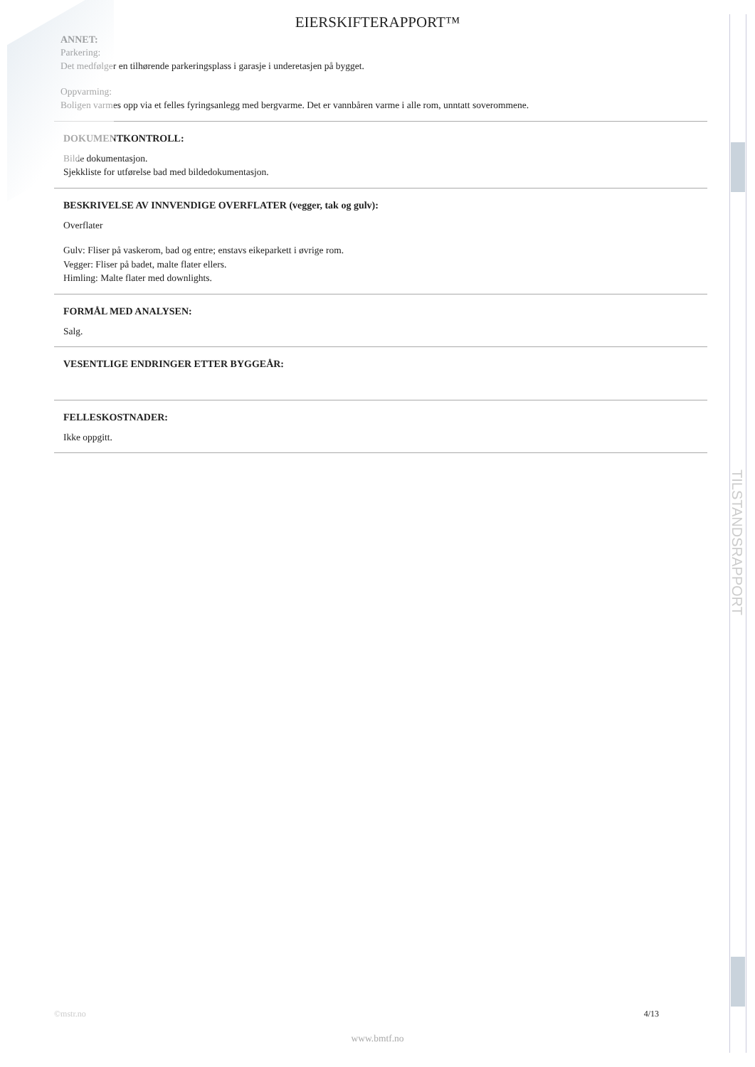TILSTANDSRAPPORT
EIERSKIFTERAPPORT™
ANNET:
Parkering:
Det medfølger en tilhørende parkeringsplass i garasje i underetasjen på bygget.
Oppvarming:
Boligen varmes opp via et felles fyringsanlegg med bergvarme. Det er vannbåren varme i alle rom, unntatt soverommene.
DOKUMENTKONTROLL:
Bilde dokumentasjon.
Sjekkliste for utførelse bad med bildedokumentasjon.
BESKRIVELSE AV INNVENDIGE OVERFLATER (vegger, tak og gulv):
Overflater
Gulv: Fliser på vaskerom, bad og entre; enstavs eikeparkett i øvrige rom.
Vegger: Fliser på badet, malte flater ellers.
Himling: Malte flater med downlights.
FORMÅL MED ANALYSEN:
Salg.
VESENTLIGE ENDRINGER ETTER BYGGEÅR:
FELLESKOSTNADER:
Ikke oppgitt.
©mstr.no 4/13
www.bmtf.no